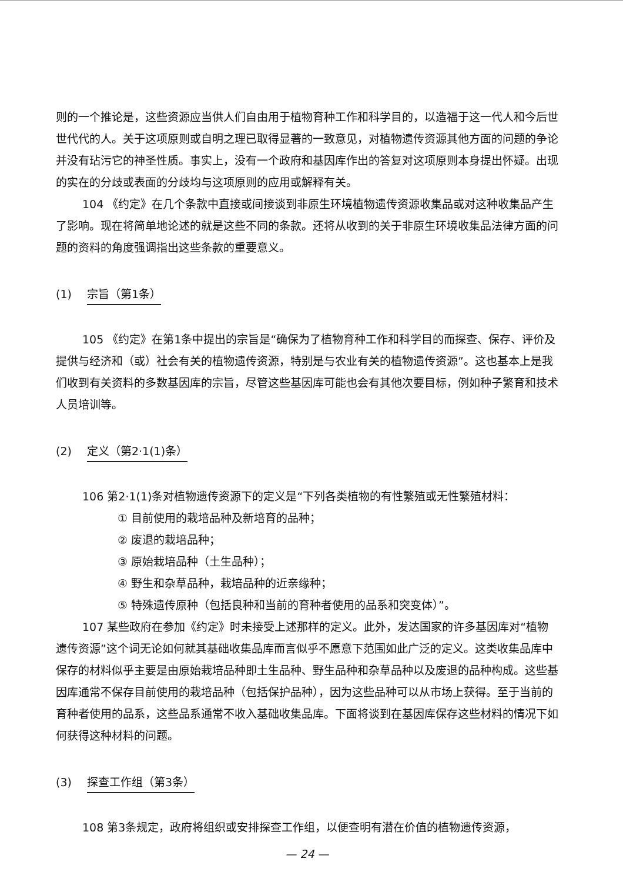则的一个推论是，这些资源应当供人们自由用于植物育种工作和科学目的，以造福于这一代人和今后世世代代的人。关于这项原则或自明之理已取得显著的一致意见，对植物遗传资源其他方面的问题的争论并没有玷污它的神圣性质。事实上，没有一个政府和基因库作出的答复对这项原则本身提出怀疑。出现的实在的分歧或表面的分歧均与这项原则的应用或解释有关。
104 《约定》在几个条款中直接或间接谈到非原生环境植物遗传资源收集品或对这种收集品产生了影响。现在将简单地论述的就是这些不同的条款。还将从收到的关于非原生环境收集品法律方面的问题的资料的角度强调指出这些条款的重要意义。
(1) 宗旨（第1条）
105 《约定》在第1条中提出的宗旨是“确保为了植物育种工作和科学目的而探查、保存、评价及提供与经济和（或）社会有关的植物遗传资源，特别是与农业有关的植物遗传资源”。这也基本上是我们收到有关资料的多数基因库的宗旨，尽管这些基因库可能也会有其他次要目标，例如种子繁育和技术人员培训等。
(2) 定义（第2·1(1)条）
106 第2·1(1)条对植物遗传资源下的定义是“下列各类植物的有性繁殖或无性繁殖材料：
① 目前使用的栽培品种及新培育的品种；
② 废退的栽培品种；
③ 原始栽培品种（土生品种）；
④ 野生和杂草品种，栽培品种的近亲缘种；
⑤ 特殊遗传原种（包括良种和当前的育种者使用的品系和突变体）”。
107 某些政府在参加《约定》时未接受上述那样的定义。此外，发达国家的许多基因库对“植物遗传资源”这个词无论如何就其基础收集品库而言似乎不愿意下范围如此广泛的定义。这类收集品库中保存的材料似乎主要是由原始栽培品种即土生品种、野生品种和杂草品种以及废退的品种构成。这些基因库通常不保存目前使用的栽培品种（包括保护品种），因为这些品种可以从市场上获得。至于当前的育种者使用的品系，这些品系通常不收入基础收集品库。下面将谈到在基因库保存这些材料的情况下如何获得这种材料的问题。
(3) 探查工作组（第3条）
108 第3条规定，政府将组织或安排探查工作组，以便查明有潜在价值的植物遗传资源，
— 24 —